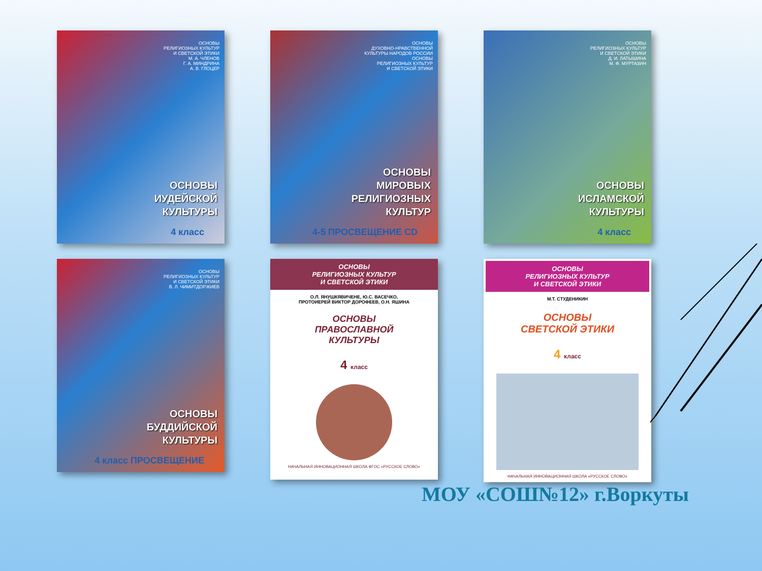ОСНОВЫ
РЕЛИГИОЗНЫХ КУЛЬТУР
И СВЕТСКОЙ ЭТИКИ
М. А. ЧЛЕНОВ
Г. А. МИНДРИНА
А. В. ГЛОЦЕР
ОСНОВЫ
ИУДЕЙСКОЙ
КУЛЬТУРЫ
4 класс
ОСНОВЫ
ДУХОВНО-НРАВСТВЕННОЙ
КУЛЬТУРЫ НАРОДОВ РОССИИ
ОСНОВЫ
РЕЛИГИОЗНЫХ КУЛЬТУР
И СВЕТСКОЙ ЭТИКИ
ОСНОВЫ
МИРОВЫХ
РЕЛИГИОЗНЫХ
КУЛЬТУР
4-5 ПРОСВЕЩЕНИЕ CD
ОСНОВЫ
РЕЛИГИОЗНЫХ КУЛЬТУР
И СВЕТСКОЙ ЭТИКИ
Д. И. ЛАТЫШИНА
М. Ф. МУРТАЗИН
ОСНОВЫ
ИСЛАМСКОЙ
КУЛЬТУРЫ
4 класс
ОСНОВЫ
РЕЛИГИОЗНЫХ КУЛЬТУР
И СВЕТСКОЙ ЭТИКИ
В. Л. ЧИМИТДОРЖИЕВ
ОСНОВЫ
БУДДИЙСКОЙ
КУЛЬТУРЫ
4 класс ПРОСВЕЩЕНИЕ
ОСНОВЫ
РЕЛИГИОЗНЫХ КУЛЬТУР
И СВЕТСКОЙ ЭТИКИ
О.Л. ЯНУШКЯВИЧЕНЕ, Ю.С. ВАСЕЧКО,
ПРОТОИЕРЕЙ ВИКТОР ДОРОФЕЕВ, О.Н. ЯШИНА
ОСНОВЫ
ПРАВОСЛАВНОЙ
КУЛЬТУРЫ
4 класс
НАЧАЛЬНАЯ ИННОВАЦИОННАЯ ШКОЛА ФГОС «РУССКОЕ СЛОВО»
ОСНОВЫ
РЕЛИГИОЗНЫХ КУЛЬТУР
И СВЕТСКОЙ ЭТИКИ
М.Т. СТУДЕНИКИН
ОСНОВЫ
СВЕТСКОЙ ЭТИКИ
4 класс
НАЧАЛЬНАЯ ИННОВАЦИОННАЯ ШКОЛА «РУССКОЕ СЛОВО»
МОУ «СОШ№12» г.Воркуты